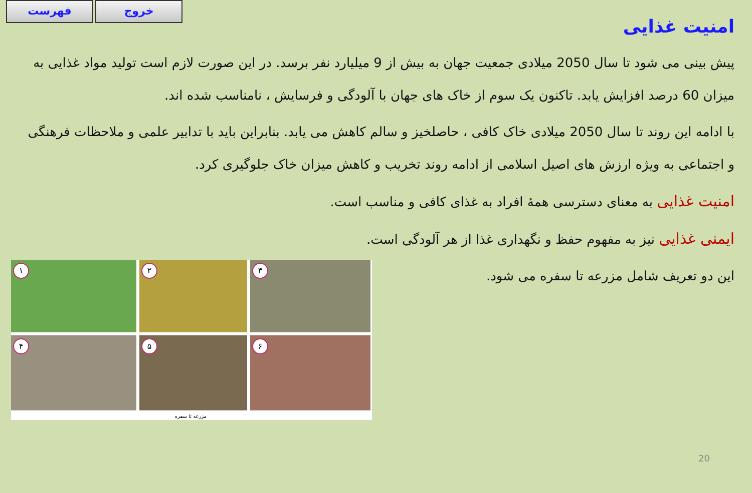فهرست خروج
امنیت غذایی
پیش بینی می شود تا سال 2050 میلادی جمعیت جهان به بیش از 9 میلیارد نفر برسد. در این صورت لازم است تولید مواد غذایی به میزان 60 درصد افزایش یابد. تاکنون یک سوم از خاک های جهان با آلودگی و فرسایش ، نامناسب شده اند.
با ادامه این روند تا سال 2050 میلادی خاک کافی ، حاصلخیز و سالم کاهش می یابد. بنابراین باید با تدابیر علمی و ملاحظات فرهنگی و اجتماعی به ویژه ارزش های اصیل اسلامی از ادامه روند تخریب و کاهش میزان خاک جلوگیری کرد.
امنیت غذایی به معنای دسترسی همهٔ افراد به غذای کافی و مناسب است.
ایمنی غذایی نیز به مفهوم حفظ و نگهداری غذا از هر آلودگی است.
این دو تعریف شامل مزرعه تا سفره می شود.
۱
۲
۳
۴
۵
۶
مزرعه تا سفره
20